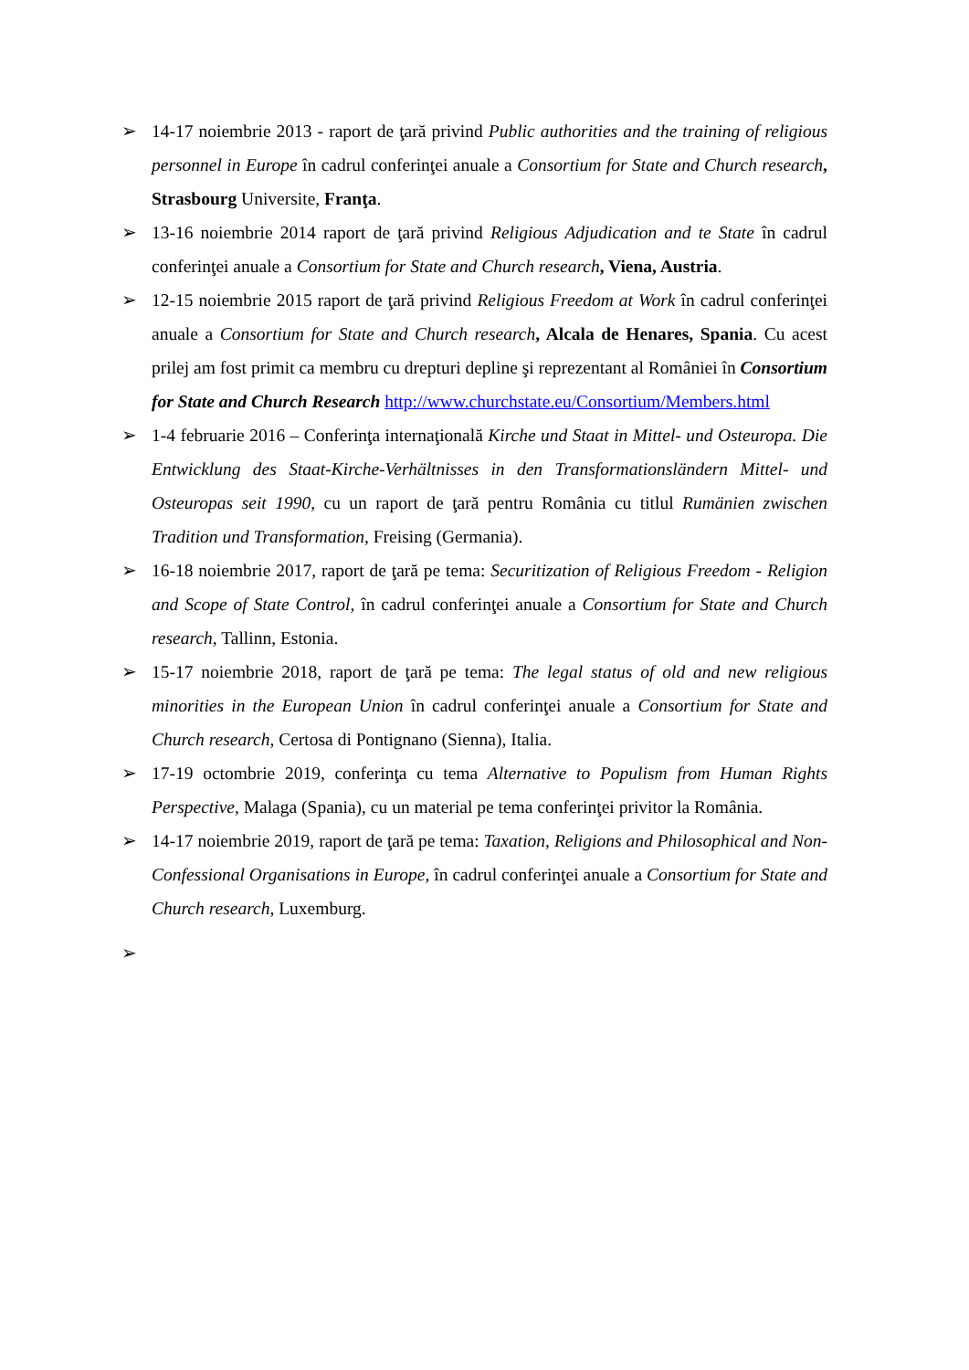➢ 14-17 noiembrie 2013 - raport de ţară privind Public authorities and the training of religious personnel in Europe în cadrul conferinţei anuale a Consortium for State and Church research, Strasbourg Universite, Franţa.
➢ 13-16 noiembrie 2014 raport de ţară privind Religious Adjudication and te State în cadrul conferinţei anuale a Consortium for State and Church research, Viena, Austria.
➢ 12-15 noiembrie 2015 raport de ţară privind Religious Freedom at Work în cadrul conferinţei anuale a Consortium for State and Church research, Alcala de Henares, Spania. Cu acest prilej am fost primit ca membru cu drepturi depline şi reprezentant al României în Consortium for State and Church Research http://www.churchstate.eu/Consortium/Members.html
➢ 1-4 februarie 2016 – Conferinţa internaţională Kirche und Staat in Mittel- und Osteuropa. Die Entwicklung des Staat-Kirche-Verhältnisses in den Transformationsländern Mittel- und Osteuropas seit 1990, cu un raport de ţară pentru România cu titlul Rumänien zwischen Tradition und Transformation, Freising (Germania).
➢ 16-18 noiembrie 2017, raport de ţară pe tema: Securitization of Religious Freedom - Religion and Scope of State Control, în cadrul conferinţei anuale a Consortium for State and Church research, Tallinn, Estonia.
➢ 15-17 noiembrie 2018, raport de ţară pe tema: The legal status of old and new religious minorities in the European Union în cadrul conferinţei anuale a Consortium for State and Church research, Certosa di Pontignano (Sienna), Italia.
➢ 17-19 octombrie 2019, conferinţa cu tema Alternative to Populism from Human Rights Perspective, Malaga (Spania), cu un material pe tema conferinţei privitor la România.
➢ 14-17 noiembrie 2019, raport de ţară pe tema: Taxation, Religions and Philosophical and Non-Confessional Organisations in Europe, în cadrul conferinţei anuale a Consortium for State and Church research, Luxemburg.
➢